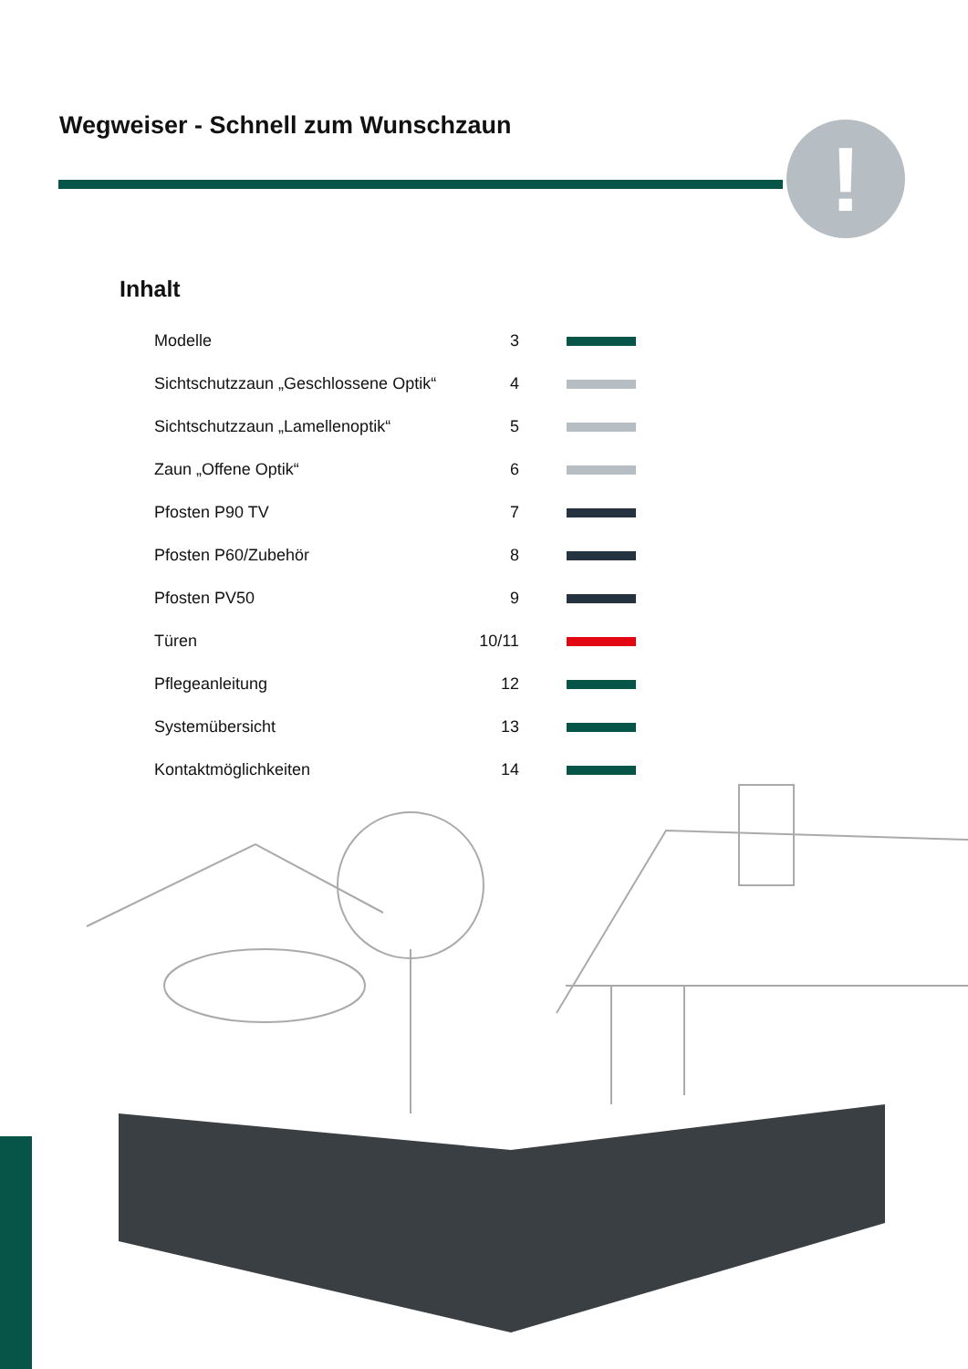Wegweiser - Schnell zum Wunschzaun
!
Inhalt
| Modelle | 3 | |
| Sichtschutzzaun „Geschlossene Optik“ | 4 | |
| Sichtschutzzaun „Lamellenoptik“ | 5 | |
| Zaun „Offene Optik“ | 6 | |
| Pfosten P90 TV | 7 | |
| Pfosten P60/Zubehör | 8 | |
| Pfosten PV50 | 9 | |
| Türen | 10/11 | |
| Pflegeanleitung | 12 | |
| Systemübersicht | 13 | |
| Kontaktmöglichkeiten | 14 | |